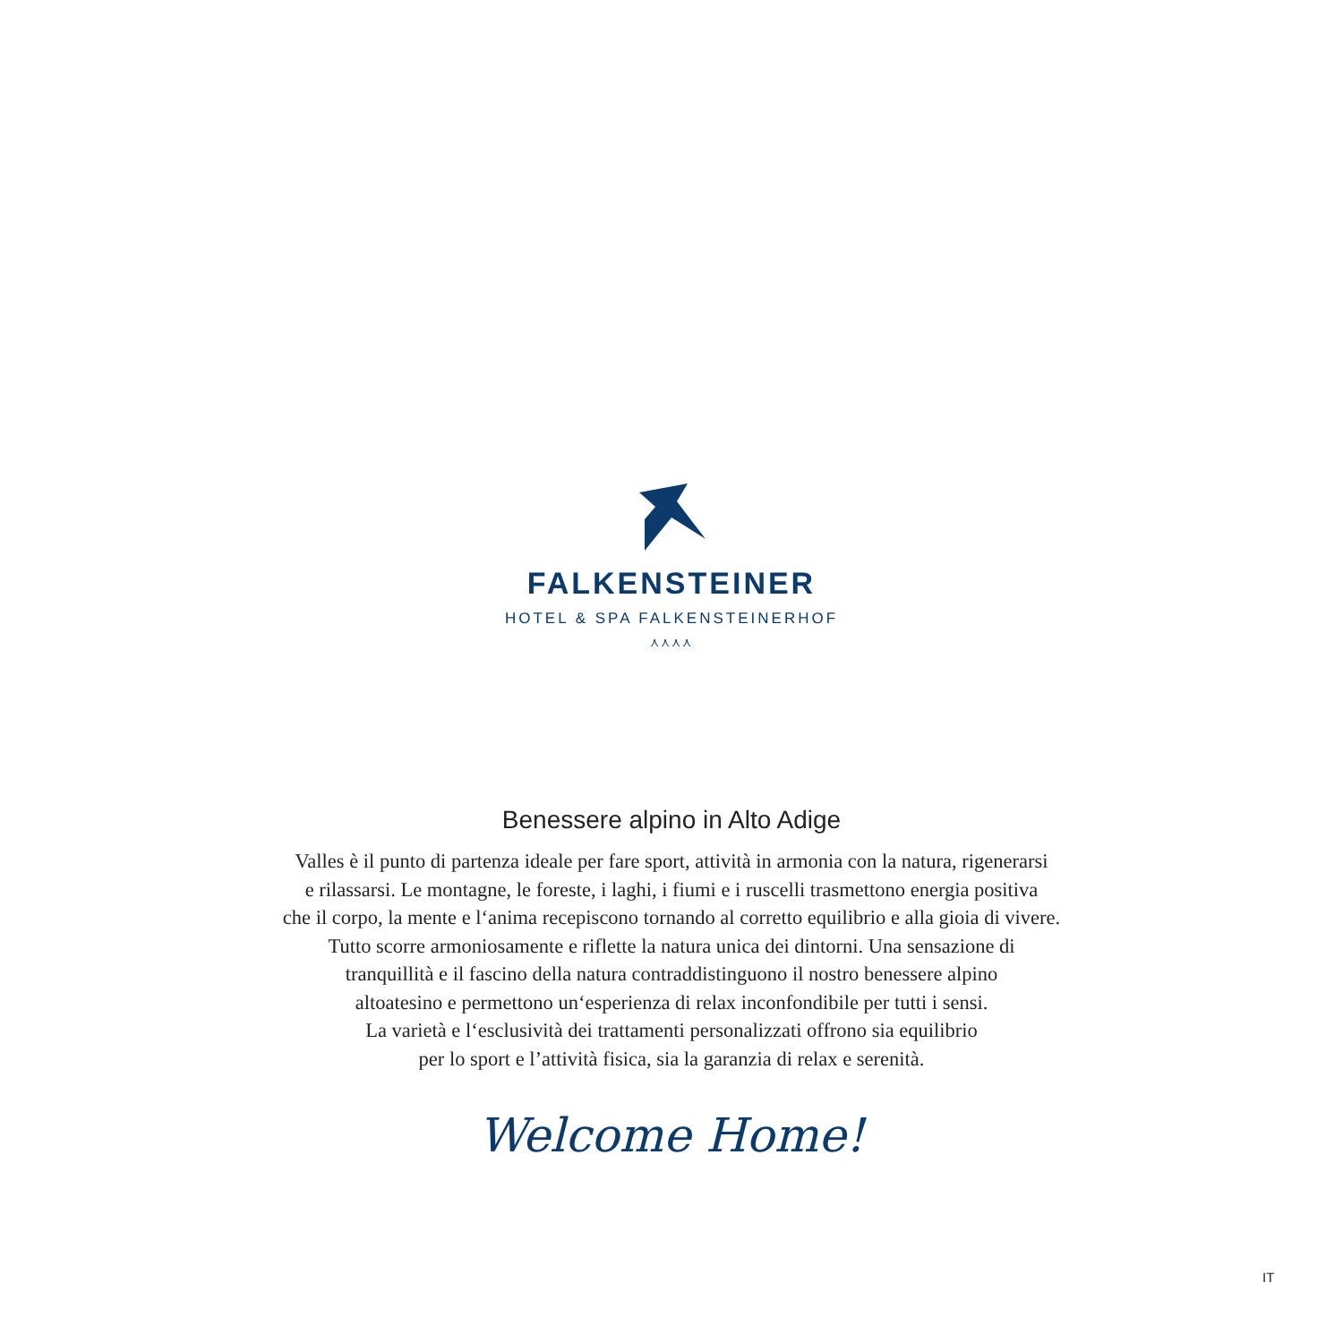FALKENSTEINER
HOTEL & SPA FALKENSTEINERHOF
⋏⋏⋏⋏
Benessere alpino in Alto Adige
Valles è il punto di partenza ideale per fare sport, attività in armonia con la natura, rigenerarsi
e rilassarsi. Le montagne, le foreste, i laghi, i fiumi e i ruscelli trasmettono energia positiva
che il corpo, la mente e l‘anima recepiscono tornando al corretto equilibrio e alla gioia di vivere.
Tutto scorre armoniosamente e riflette la natura unica dei dintorni. Una sensazione di
tranquillità e il fascino della natura contraddistinguono il nostro benessere alpino
altoatesino e permettono un‘esperienza di relax inconfondibile per tutti i sensi.
La varietà e l‘esclusività dei trattamenti personalizzati offrono sia equilibrio
per lo sport e l’attività fisica, sia la garanzia di relax e serenità.
Welcome Home!
IT